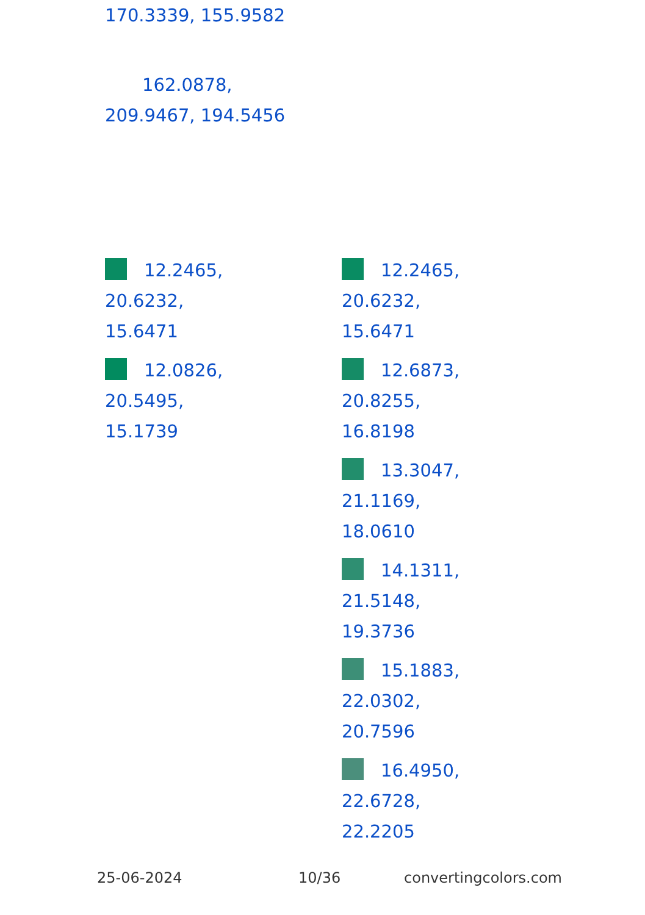170.3339, 155.9582
162.0878,
209.9467, 194.5456
12.2465, 20.6232,
15.6471
12.0826, 20.5495,
15.1739
12.2465, 20.6232,
15.6471
12.6873, 20.8255,
16.8198
13.3047, 21.1169,
18.0610
14.1311, 21.5148,
19.3736
15.1883, 22.0302,
20.7596
16.4950, 22.6728,
22.2205
25-06-2024 10/36 convertingcolors.com